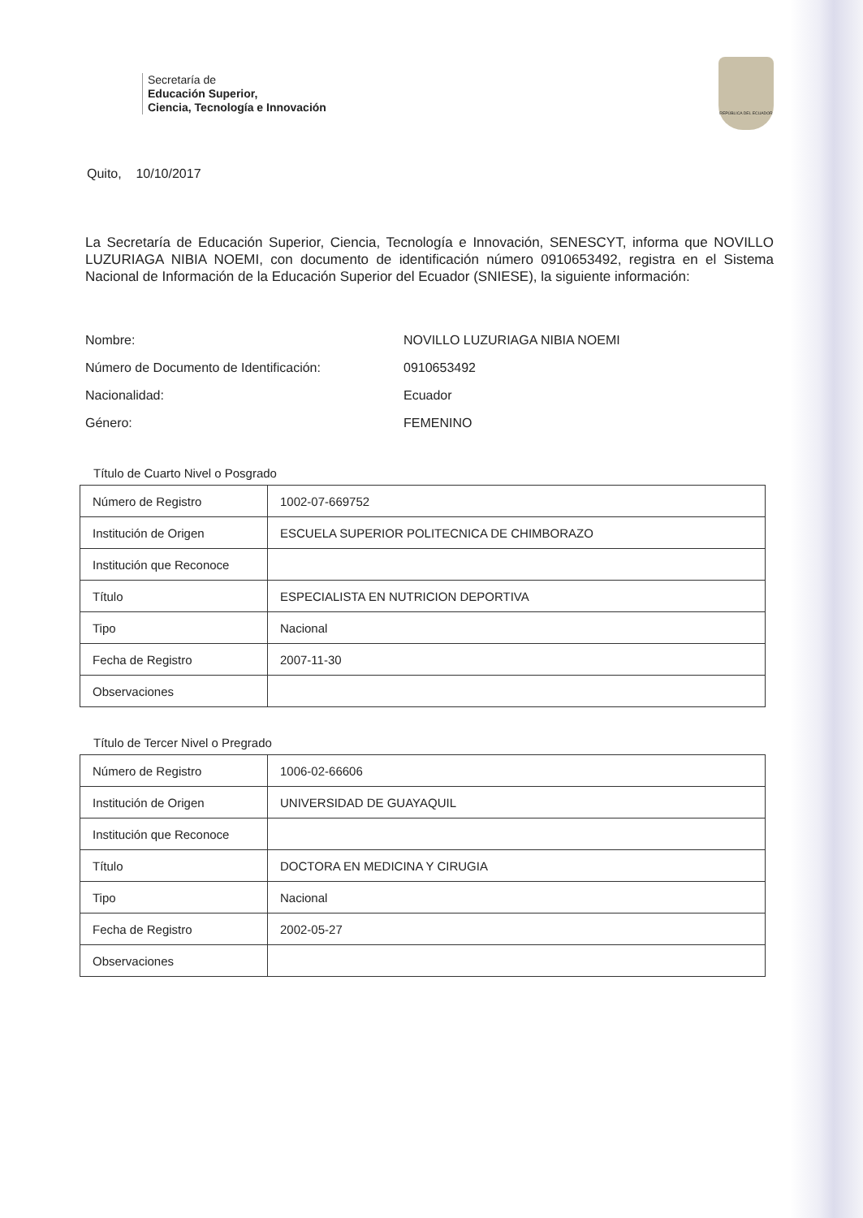Secretaría de
Educación Superior,
Ciencia, Tecnología e Innovación
REPÚBLICA DEL ECUADOR
Quito, 10/10/2017
La Secretaría de Educación Superior, Ciencia, Tecnología e Innovación, SENESCYT, informa que NOVILLO LUZURIAGA NIBIA NOEMI, con documento de identificación número 0910653492, registra en el Sistema Nacional de Información de la Educación Superior del Ecuador (SNIESE), la siguiente información:
| Nombre: | NOVILLO LUZURIAGA NIBIA NOEMI |
| Número de Documento de Identificación: | 0910653492 |
| Nacionalidad: | Ecuador |
| Género: | FEMENINO |
Título de Cuarto Nivel o Posgrado
| Número de Registro | 1002-07-669752 |
| Institución de Origen | ESCUELA SUPERIOR POLITECNICA DE CHIMBORAZO |
| Institución que Reconoce | |
| Título | ESPECIALISTA EN NUTRICION DEPORTIVA |
| Tipo | Nacional |
| Fecha de Registro | 2007-11-30 |
| Observaciones | |
Título de Tercer Nivel o Pregrado
| Número de Registro | 1006-02-66606 |
| Institución de Origen | UNIVERSIDAD DE GUAYAQUIL |
| Institución que Reconoce | |
| Título | DOCTORA EN MEDICINA Y CIRUGIA |
| Tipo | Nacional |
| Fecha de Registro | 2002-05-27 |
| Observaciones | |